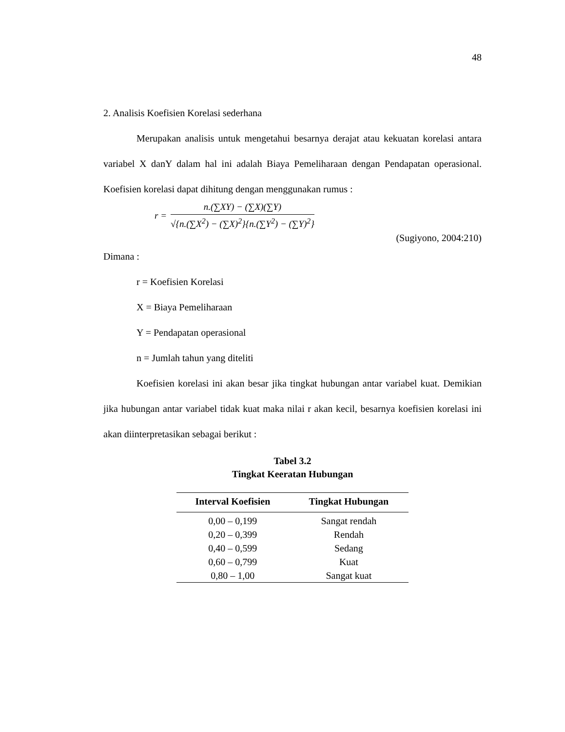48
2. Analisis Koefisien Korelasi sederhana
Merupakan analisis untuk mengetahui besarnya derajat atau kekuatan korelasi antara variabel X danY dalam hal ini adalah Biaya Pemeliharaan dengan Pendapatan operasional. Koefisien korelasi dapat dihitung dengan menggunakan rumus :
r =
n.(∑XY) − (∑X)(∑Y)
√{n.(∑X<sup>2</sup>) − (∑X)<sup>2</sup>}{n.(∑Y<sup>2</sup>) − (∑Y)<sup>2</sup>}
(Sugiyono, 2004:210)
Dimana :
r = Koefisien Korelasi
X = Biaya Pemeliharaan
Y = Pendapatan operasional
n = Jumlah tahun yang diteliti
Koefisien korelasi ini akan besar jika tingkat hubungan antar variabel kuat. Demikian jika hubungan antar variabel tidak kuat maka nilai r akan kecil, besarnya koefisien korelasi ini akan diinterpretasikan sebagai berikut :
Tabel 3.2
Tingkat Keeratan Hubungan
| Interval Koefisien | Tingkat Hubungan |
| --- | --- |
| 0,00 – 0,199 | Sangat rendah |
| 0,20 – 0,399 | Rendah |
| 0,40 – 0,599 | Sedang |
| 0,60 – 0,799 | Kuat |
| 0,80 – 1,00 | Sangat kuat |